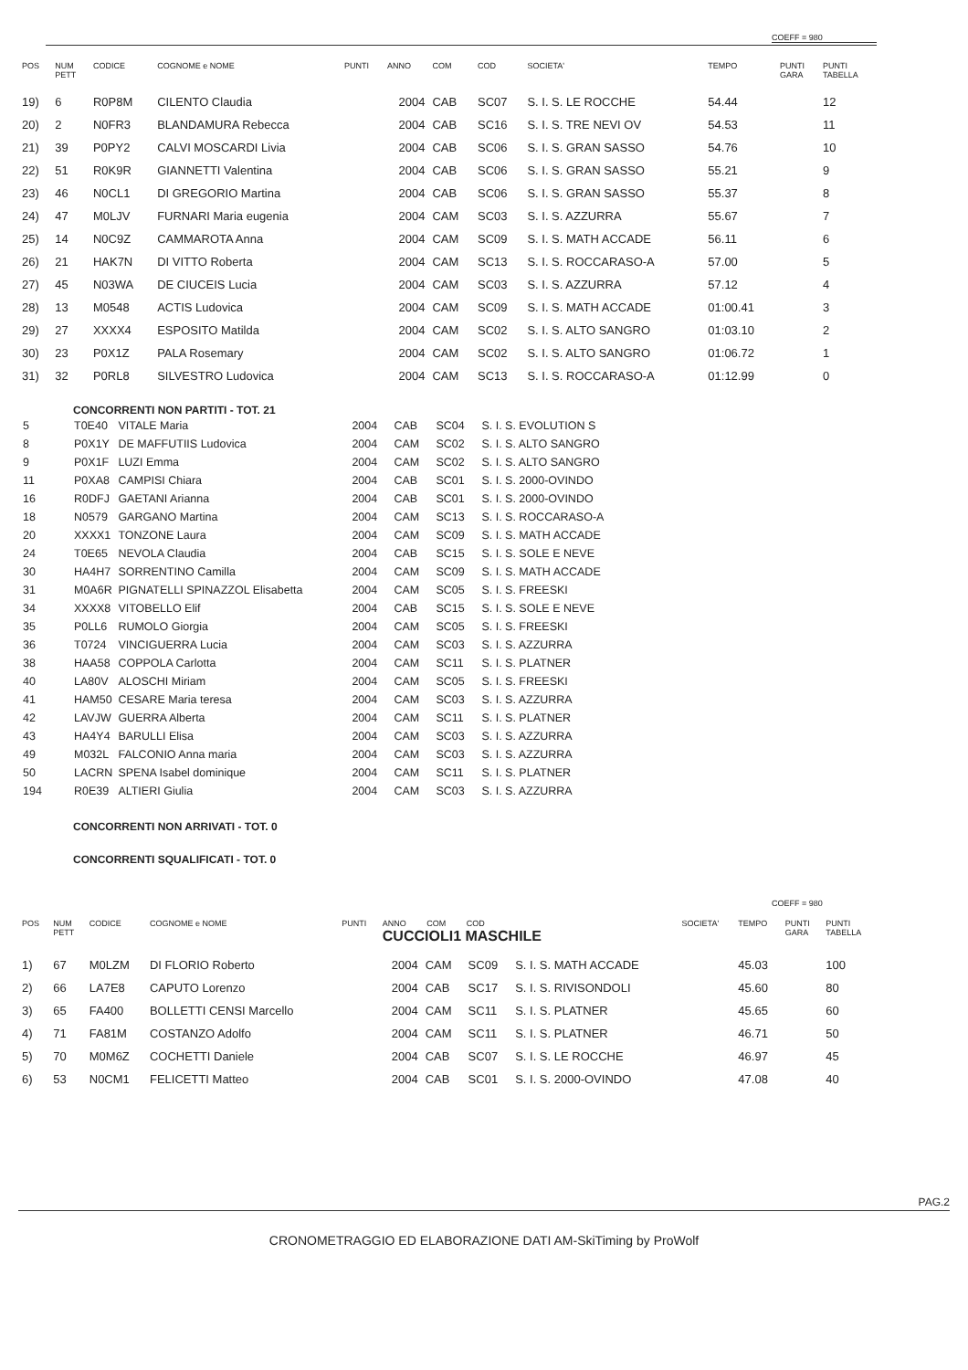COEFF = 980
| POS | NUM PETT | CODICE | COGNOME e NOME | PUNTI | ANNO | COM | COD | SOCIETA' | TEMPO | PUNTI GARA | PUNTI TABELLA |
| --- | --- | --- | --- | --- | --- | --- | --- | --- | --- | --- | --- |
| 19) | 6 | R0P8M | CILENTO Claudia | | 2004 | CAB | SC07 | S. I. S. LE ROCCHE | 54.44 | | 12 |
| 20) | 2 | N0FR3 | BLANDAMURA Rebecca | | 2004 | CAB | SC16 | S. I. S. TRE NEVI OV | 54.53 | | 11 |
| 21) | 39 | P0PY2 | CALVI MOSCARDI Livia | | 2004 | CAB | SC06 | S. I. S. GRAN SASSO | 54.76 | | 10 |
| 22) | 51 | R0K9R | GIANNETTI Valentina | | 2004 | CAB | SC06 | S. I. S. GRAN SASSO | 55.21 | | 9 |
| 23) | 46 | N0CL1 | DI GREGORIO Martina | | 2004 | CAB | SC06 | S. I. S. GRAN SASSO | 55.37 | | 8 |
| 24) | 47 | M0LJV | FURNARI Maria eugenia | | 2004 | CAM | SC03 | S. I. S. AZZURRA | 55.67 | | 7 |
| 25) | 14 | N0C9Z | CAMMAROTA Anna | | 2004 | CAM | SC09 | S. I. S. MATH ACCADE | 56.11 | | 6 |
| 26) | 21 | HAK7N | DI VITTO Roberta | | 2004 | CAM | SC13 | S. I. S. ROCCARASO-A | 57.00 | | 5 |
| 27) | 45 | N03WA | DE CIUCEIS Lucia | | 2004 | CAM | SC03 | S. I. S. AZZURRA | 57.12 | | 4 |
| 28) | 13 | M0548 | ACTIS Ludovica | | 2004 | CAM | SC09 | S. I. S. MATH ACCADE | 01:00.41 | | 3 |
| 29) | 27 | XXXX4 | ESPOSITO Matilda | | 2004 | CAM | SC02 | S. I. S. ALTO SANGRO | 01:03.10 | | 2 |
| 30) | 23 | P0X1Z | PALA Rosemary | | 2004 | CAM | SC02 | S. I. S. ALTO SANGRO | 01:06.72 | | 1 |
| 31) | 32 | P0RL8 | SILVESTRO Ludovica | | 2004 | CAM | SC13 | S. I. S. ROCCARASO-A | 01:12.99 | | 0 |
CONCORRENTI NON PARTITI - TOT. 21
| 5 | T0E40 | VITALE Maria | 2004 | CAB | SC04 | S. I. S. EVOLUTION S |
| 8 | P0X1Y | DE MAFFUTIIS Ludovica | 2004 | CAM | SC02 | S. I. S. ALTO SANGRO |
| 9 | P0X1F | LUZI Emma | 2004 | CAM | SC02 | S. I. S. ALTO SANGRO |
| 11 | P0XA8 | CAMPISI Chiara | 2004 | CAB | SC01 | S. I. S. 2000-OVINDO |
| 16 | R0DFJ | GAETANI Arianna | 2004 | CAB | SC01 | S. I. S. 2000-OVINDO |
| 18 | N0579 | GARGANO Martina | 2004 | CAM | SC13 | S. I. S. ROCCARASO-A |
| 20 | XXXX1 | TONZONE Laura | 2004 | CAM | SC09 | S. I. S. MATH ACCADE |
| 24 | T0E65 | NEVOLA Claudia | 2004 | CAB | SC15 | S. I. S. SOLE E NEVE |
| 30 | HA4H7 | SORRENTINO Camilla | 2004 | CAM | SC09 | S. I. S. MATH ACCADE |
| 31 | M0A6R | PIGNATELLI SPINAZZOL Elisabetta | 2004 | CAM | SC05 | S. I. S. FREESKI |
| 34 | XXXX8 | VITOBELLO Elif | 2004 | CAB | SC15 | S. I. S. SOLE E NEVE |
| 35 | P0LL6 | RUMOLO Giorgia | 2004 | CAM | SC05 | S. I. S. FREESKI |
| 36 | T0724 | VINCIGUERRA Lucia | 2004 | CAM | SC03 | S. I. S. AZZURRA |
| 38 | HAA58 | COPPOLA Carlotta | 2004 | CAM | SC11 | S. I. S. PLATNER |
| 40 | LA80V | ALOSCHI Miriam | 2004 | CAM | SC05 | S. I. S. FREESKI |
| 41 | HAM50 | CESARE Maria teresa | 2004 | CAM | SC03 | S. I. S. AZZURRA |
| 42 | LAVJW | GUERRA Alberta | 2004 | CAM | SC11 | S. I. S. PLATNER |
| 43 | HA4Y4 | BARULLI Elisa | 2004 | CAM | SC03 | S. I. S. AZZURRA |
| 49 | M032L | FALCONIO Anna maria | 2004 | CAM | SC03 | S. I. S. AZZURRA |
| 50 | LACRN | SPENA Isabel dominique | 2004 | CAM | SC11 | S. I. S. PLATNER |
| 194 | R0E39 | ALTIERI Giulia | 2004 | CAM | SC03 | S. I. S. AZZURRA |
CONCORRENTI NON ARRIVATI - TOT. 0
CONCORRENTI SQUALIFICATI - TOT. 0
COEFF = 980
| POS | NUM PETT | CODICE | COGNOME e NOME | PUNTI | ANNO COM COD CUCCIOLI1 MASCHILE | | | | SOCIETA' | TEMPO | PUNTI GARA | PUNTI TABELLA |
| --- | --- | --- | --- | --- | --- | --- | --- | --- | --- | --- | --- | --- |
| 1) | 67 | M0LZM | DI FLORIO Roberto | | 2004 | CAM | SC09 | S. I. S. MATH ACCADE | | 45.03 | | 100 |
| 2) | 66 | LA7E8 | CAPUTO Lorenzo | | 2004 | CAB | SC17 | S. I. S. RIVISONDOLI | | 45.60 | | 80 |
| 3) | 65 | FA400 | BOLLETTI CENSI Marcello | | 2004 | CAM | SC11 | S. I. S. PLATNER | | 45.65 | | 60 |
| 4) | 71 | FA81M | COSTANZO Adolfo | | 2004 | CAM | SC11 | S. I. S. PLATNER | | 46.71 | | 50 |
| 5) | 70 | M0M6Z | COCHETTI Daniele | | 2004 | CAB | SC07 | S. I. S. LE ROCCHE | | 46.97 | | 45 |
| 6) | 53 | N0CM1 | FELICETTI Matteo | | 2004 | CAB | SC01 | S. I. S. 2000-OVINDO | | 47.08 | | 40 |
PAG.2
CRONOMETRAGGIO ED ELABORAZIONE DATI AM-SkiTiming by ProWolf